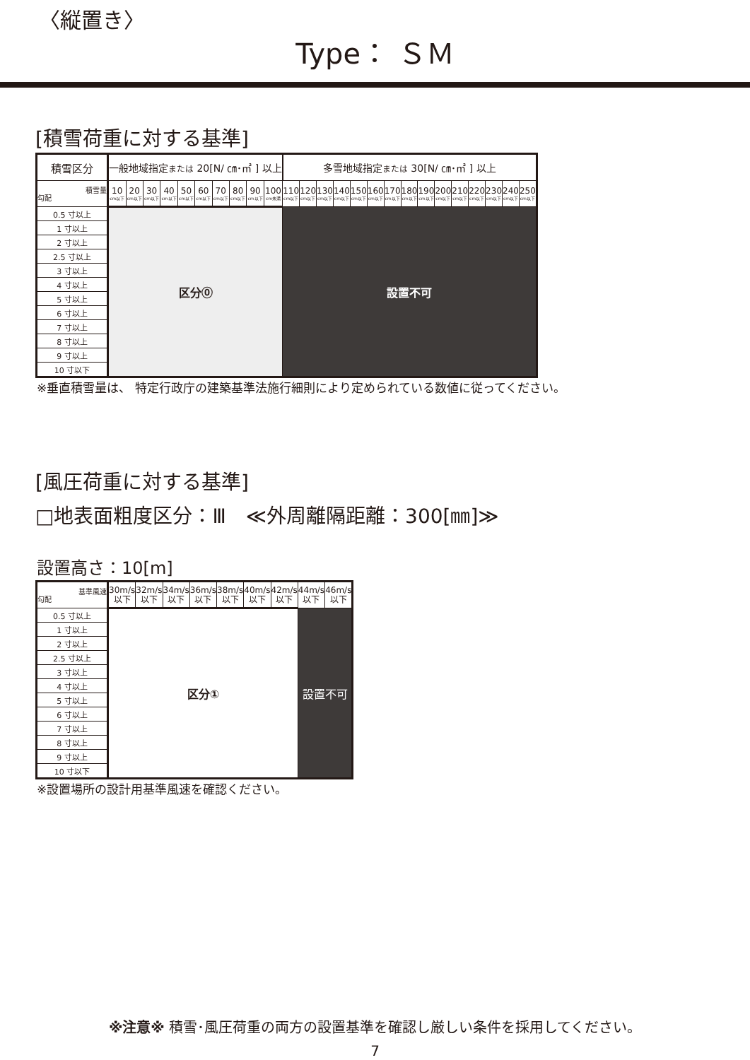〈縦置き〉
Type： ＳＭ
[積雪荷重に対する基準]
| 積雪区分 | 一般地域指定 または 20[N/ ㎝･㎡ ] 以上 | | | | | | | | | | 多雪地域指定 または 30[N/ ㎝･㎡ ] 以上 | | | | | | | | | | | | | | |
| --- | --- | --- | --- | --- | --- | --- | --- | --- | --- | --- | --- | --- | --- | --- | --- | --- | --- | --- | --- | --- | --- | --- | --- | --- | --- |
| 積雪量 勾配 | 10 cm以下 | 20 cm以下 | 30 cm以下 | 40 cm以下 | 50 cm以下 | 60 cm以下 | 70 cm以下 | 80 cm以下 | 90 cm以下 | 100 cm未満 | 110 cm以下 | 120 cm以下 | 130 cm以下 | 140 cm以下 | 150 cm以下 | 160 cm以下 | 170 cm以下 | 180 cm以下 | 190 cm以下 | 200 cm以下 | 210 cm以下 | 220 cm以下 | 230 cm以下 | 240 cm以下 | 250 cm以下 |
| 0.5 寸以上 | 区分⓪ | | | | | | | | | | 設置不可 | | | | | | | | | | | | | | |
| 1 寸以上 | | | | | | | | | | | | | | | | | | | | | | | | | |
| 2 寸以上 | | | | | | | | | | | | | | | | | | | | | | | | | |
| 2.5 寸以上 | | | | | | | | | | | | | | | | | | | | | | | | | |
| 3 寸以上 | | | | | | | | | | | | | | | | | | | | | | | | | |
| 4 寸以上 | | | | | | | | | | | | | | | | | | | | | | | | | |
| 5 寸以上 | | | | | | | | | | | | | | | | | | | | | | | | | |
| 6 寸以上 | | | | | | | | | | | | | | | | | | | | | | | | | |
| 7 寸以上 | | | | | | | | | | | | | | | | | | | | | | | | | |
| 8 寸以上 | | | | | | | | | | | | | | | | | | | | | | | | | |
| 9 寸以上 | | | | | | | | | | | | | | | | | | | | | | | | | |
| 10 寸以下 | | | | | | | | | | | | | | | | | | | | | | | | | |
※垂直積雪量は、 特定行政庁の建築基準法施行細則により定められている数値に従ってください。
[風圧荷重に対する基準]
□地表面粗度区分：Ⅲ　≪外周離隔距離：300[㎜]≫
設置高さ：10[m]
| 基準風速 勾配 | 30m/s 以下 | 32m/s 以下 | 34m/s 以下 | 36m/s 以下 | 38m/s 以下 | 40m/s 以下 | 42m/s 以下 | 44m/s 以下 | 46m/s 以下 |
| 0.5 寸以上 | 区分① | | | | | | | 設置不可 | |
| 1 寸以上 | | | | | | | | | |
| 2 寸以上 | | | | | | | | | |
| 2.5 寸以上 | | | | | | | | | |
| 3 寸以上 | | | | | | | | | |
| 4 寸以上 | | | | | | | | | |
| 5 寸以上 | | | | | | | | | |
| 6 寸以上 | | | | | | | | | |
| 7 寸以上 | | | | | | | | | |
| 8 寸以上 | | | | | | | | | |
| 9 寸以上 | | | | | | | | | |
| 10 寸以下 | | | | | | | | | |
※設置場所の設計用基準風速を確認ください。
※注意※ 積雪･風圧荷重の両方の設置基準を確認し厳しい条件を採用してください。
7